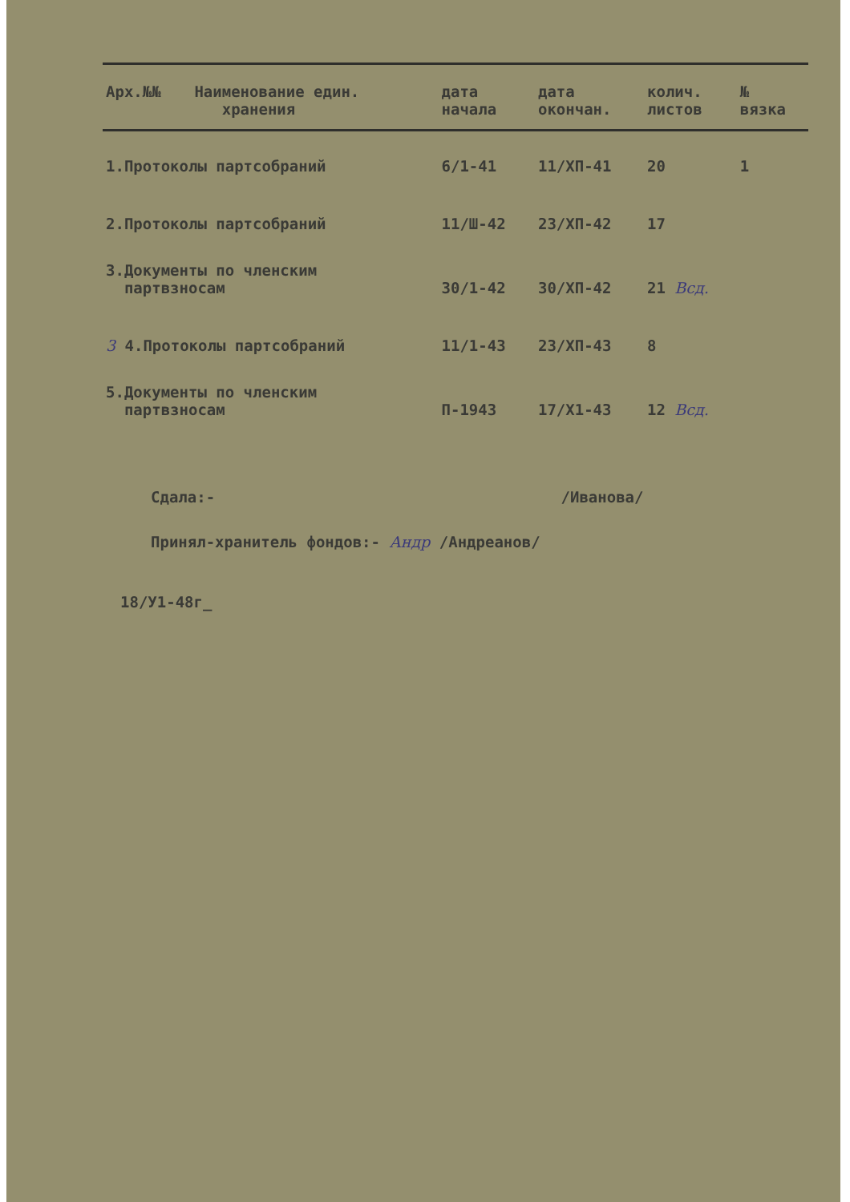| Арх.№№ | Наименование един. хранения | дата начала | дата окончан. | колич. листов | № вязка |
| --- | --- | --- | --- | --- | --- |
| 1.Протоколы партсобраний | | 6/1-41 | 11/ХП-41 | 20 | 1 |
| 2.Протоколы партсобраний | | 11/Ш-42 | 23/ХП-42 | 17 | |
| 3.Документы по членским партвзносам | | 30/1-42 | 30/ХП-42 | 21 Всд. | |
| 3 4.Протоколы партсобраний | | 11/1-43 | 23/ХП-43 | 8 | |
| 5.Документы по членским партвзносам | | П-1943 | 17/Х1-43 | 12 Всд. | |
Сдала:- /Иванова/
Принял-хранитель фондов:- Андр /Андреанов/
18/У1-48г_